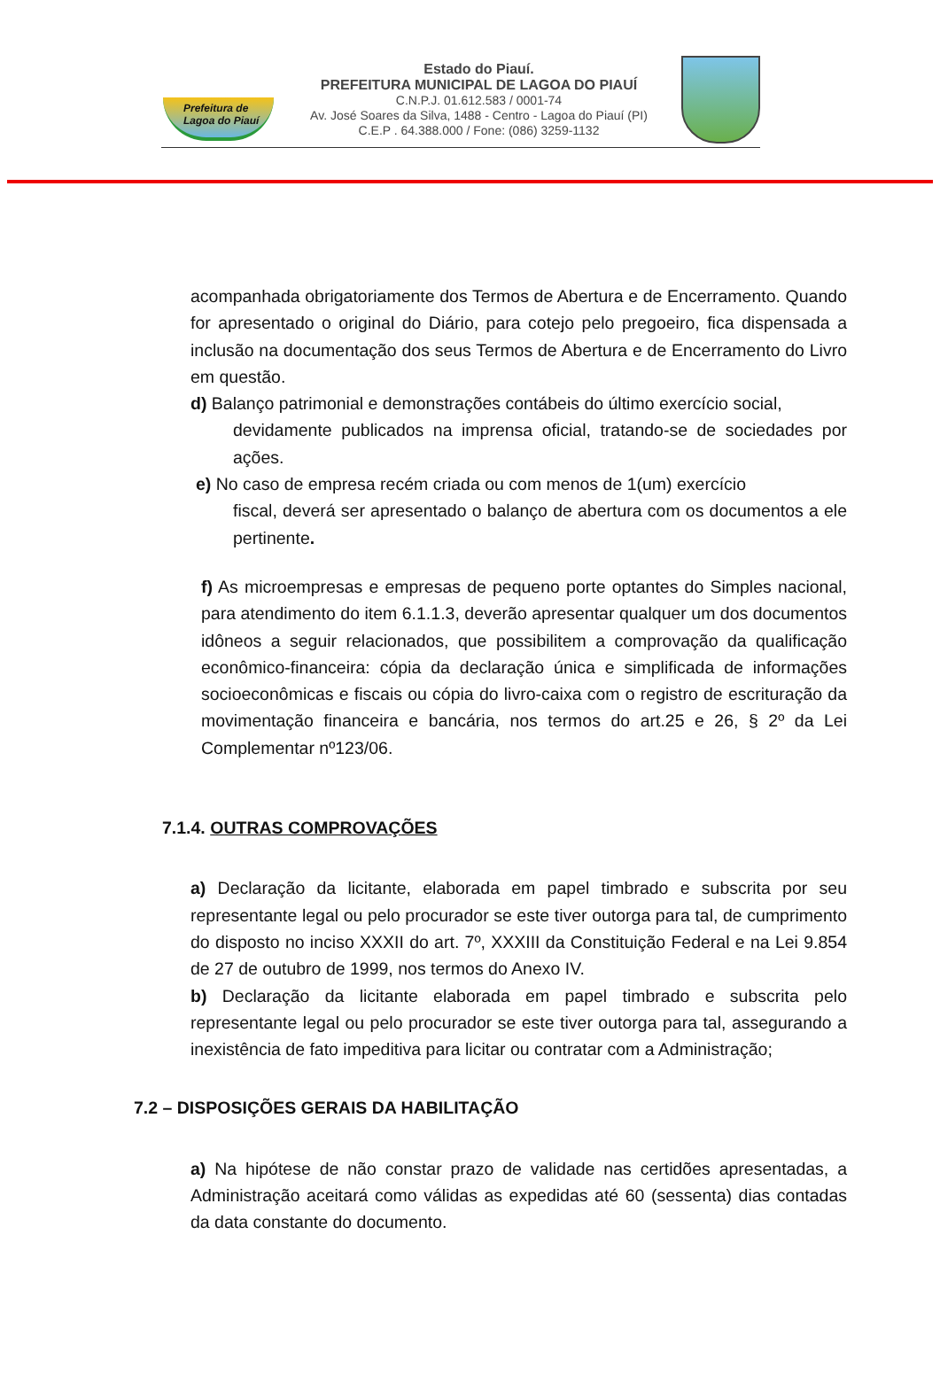Prefeitura de Lagoa do Piauí
Estado do Piauí.
PREFEITURA MUNICIPAL DE LAGOA DO PIAUÍ
C.N.P.J. 01.612.583 / 0001-74
Av. José Soares da Silva, 1488 - Centro - Lagoa do Piauí (PI)
C.E.P . 64.388.000 / Fone: (086) 3259-1132
acompanhada obrigatoriamente dos Termos de Abertura e de Encerramento. Quando for apresentado o original do Diário, para cotejo pelo pregoeiro, fica dispensada a inclusão na documentação dos seus Termos de Abertura e de Encerramento do Livro em questão.
d) Balanço patrimonial e demonstrações contábeis do último exercício social,
devidamente publicados na imprensa oficial, tratando-se de sociedades por ações.
e) No caso de empresa recém criada ou com menos de 1(um) exercício
fiscal, deverá ser apresentado o balanço de abertura com os documentos a ele pertinente.
f) As microempresas e empresas de pequeno porte optantes do Simples nacional, para atendimento do item 6.1.1.3, deverão apresentar qualquer um dos documentos idôneos a seguir relacionados, que possibilitem a comprovação da qualificação econômico-financeira: cópia da declaração única e simplificada de informações socioeconômicas e fiscais ou cópia do livro-caixa com o registro de escrituração da movimentação financeira e bancária, nos termos do art.25 e 26, § 2º da Lei Complementar nº123/06.
7.1.4. OUTRAS COMPROVAÇÕES
a) Declaração da licitante, elaborada em papel timbrado e subscrita por seu representante legal ou pelo procurador se este tiver outorga para tal, de cumprimento do disposto no inciso XXXII do art. 7º, XXXIII da Constituição Federal e na Lei 9.854 de 27 de outubro de 1999, nos termos do Anexo IV.
b) Declaração da licitante elaborada em papel timbrado e subscrita pelo representante legal ou pelo procurador se este tiver outorga para tal, assegurando a inexistência de fato impeditiva para licitar ou contratar com a Administração;
7.2 – DISPOSIÇÕES GERAIS DA HABILITAÇÃO
a) Na hipótese de não constar prazo de validade nas certidões apresentadas, a Administração aceitará como válidas as expedidas até 60 (sessenta) dias contadas da data constante do documento.